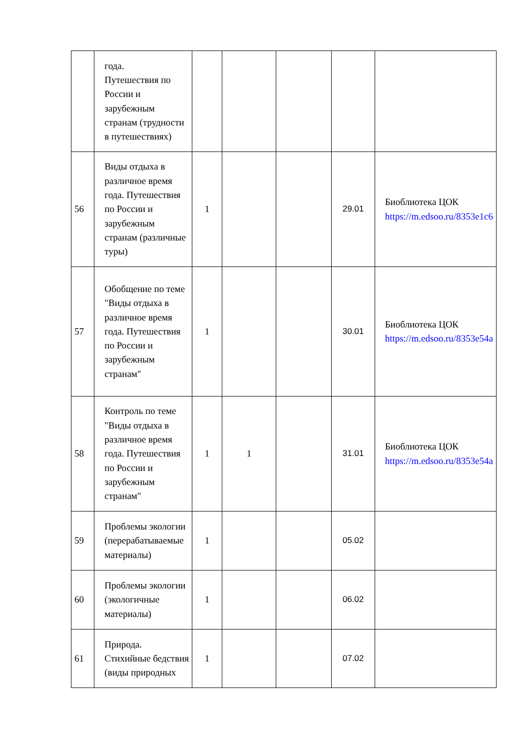| | года. Путешествия по России и зарубежным странам (трудности в путешествиях) | | | | | |
| 56 | Виды отдыха в различное время года. Путешествия по России и зарубежным странам (различные туры) | 1 | | | 29.01 | Биоблиотека ЦОК https://m.edsoo.ru/8353e1c6 |
| 57 | Обобщение по теме "Виды отдыха в различное время года. Путешествия по России и зарубежным странам" | 1 | | | 30.01 | Биоблиотека ЦОК https://m.edsoo.ru/8353e54a |
| 58 | Контроль по теме "Виды отдыха в различное время года. Путешествия по России и зарубежным странам" | 1 | 1 | | 31.01 | Биоблиотека ЦОК https://m.edsoo.ru/8353e54a |
| 59 | Проблемы экологии (перерабатываемые материалы) | 1 | | | 05.02 | |
| 60 | Проблемы экологии (экологичные материалы) | 1 | | | 06.02 | |
| 61 | Природа. Стихийные бедствия (виды природных | 1 | | | 07.02 | |